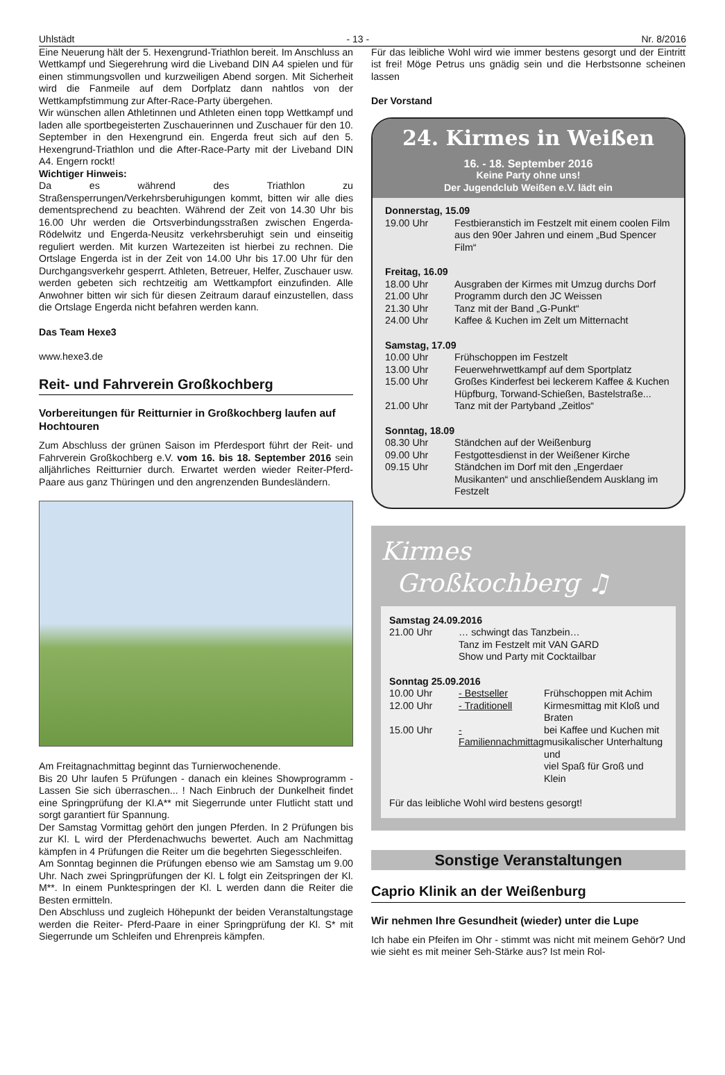Uhlstädt - 13 - Nr. 8/2016
Eine Neuerung hält der 5. Hexengrund-Triathlon bereit. Im Anschluss an Wettkampf und Siegerehrung wird die Liveband DIN A4 spielen und für einen stimmungsvollen und kurzweiligen Abend sorgen. Mit Sicherheit wird die Fanmeile auf dem Dorfplatz dann nahtlos von der Wettkampfstimmung zur After-Race-Party übergehen.
Wir wünschen allen Athletinnen und Athleten einen topp Wettkampf und laden alle sportbegeisterten Zuschauerinnen und Zuschauer für den 10. September in den Hexengrund ein. Engerda freut sich auf den 5. Hexengrund-Triathlon und die After-Race-Party mit der Liveband DIN A4. Engern rockt!
Wichtiger Hinweis:
Da es während des Triathlon zu Straßensperrungen/Verkehrsberuhigungen kommt, bitten wir alle dies dementsprechend zu beachten. Während der Zeit von 14.30 Uhr bis 16.00 Uhr werden die Ortsverbindungsstraßen zwischen Engerda-Rödelwitz und Engerda-Neusitz verkehrsberuhigt sein und einseitig reguliert werden. Mit kurzen Wartezeiten ist hierbei zu rechnen. Die Ortslage Engerda ist in der Zeit von 14.00 Uhr bis 17.00 Uhr für den Durchgangsverkehr gesperrt. Athleten, Betreuer, Helfer, Zuschauer usw. werden gebeten sich rechtzeitig am Wettkampfort einzufinden. Alle Anwohner bitten wir sich für diesen Zeitraum darauf einzustellen, dass die Ortslage Engerda nicht befahren werden kann.
Das Team Hexe3
www.hexe3.de
Reit- und Fahrverein Großkochberg
Vorbereitungen für Reitturnier in Großkochberg laufen auf Hochtouren
Zum Abschluss der grünen Saison im Pferdesport führt der Reit- und Fahrverein Großkochberg e.V. vom 16. bis 18. September 2016 sein alljährliches Reitturnier durch. Erwartet werden wieder Reiter-Pferd-Paare aus ganz Thüringen und den angrenzenden Bundesländern.
Am Freitagnachmittag beginnt das Turnierwochenende.
Bis 20 Uhr laufen 5 Prüfungen - danach ein kleines Showprogramm - Lassen Sie sich überraschen... ! Nach Einbruch der Dunkelheit findet eine Springprüfung der Kl.A** mit Siegerrunde unter Flutlicht statt und sorgt garantiert für Spannung.
Der Samstag Vormittag gehört den jungen Pferden. In 2 Prüfungen bis zur Kl. L wird der Pferdenachwuchs bewertet. Auch am Nachmittag kämpfen in 4 Prüfungen die Reiter um die begehrten Siegesschleifen.
Am Sonntag beginnen die Prüfungen ebenso wie am Samstag um 9.00 Uhr. Nach zwei Springprüfungen der Kl. L folgt ein Zeitspringen der Kl. M**. In einem Punktespringen der Kl. L werden dann die Reiter die Besten ermitteln.
Den Abschluss und zugleich Höhepunkt der beiden Veranstaltungstage werden die Reiter- Pferd-Paare in einer Springprüfung der Kl. S* mit Siegerrunde um Schleifen und Ehrenpreis kämpfen.
Für das leibliche Wohl wird wie immer bestens gesorgt und der Eintritt ist frei! Möge Petrus uns gnädig sein und die Herbstsonne scheinen lassen
Der Vorstand
24. Kirmes in Weißen
16. - 18. September 2016
Keine Party ohne uns!
Der Jugendclub Weißen e.V. lädt ein
| Donnerstag, 15.09 | |
| 19.00 Uhr | Festbieranstich im Festzelt mit einem coolen Film aus den 90er Jahren und einem „Bud Spencer Film“ |
| Freitag, 16.09 | |
| 18.00 Uhr | Ausgraben der Kirmes mit Umzug durchs Dorf |
| 21.00 Uhr | Programm durch den JC Weissen |
| 21.30 Uhr | Tanz mit der Band „G-Punkt“ |
| 24.00 Uhr | Kaffee & Kuchen im Zelt um Mitternacht |
| Samstag, 17.09 | |
| 10.00 Uhr | Frühschoppen im Festzelt |
| 13.00 Uhr | Feuerwehrwettkampf auf dem Sportplatz |
| 15.00 Uhr | Großes Kinderfest bei leckerem Kaffee & Kuchen Hüpfburg, Torwand-Schießen, Bastelstraße... |
| 21.00 Uhr | Tanz mit der Partyband „Zeitlos“ |
| Sonntag, 18.09 | |
| 08.30 Uhr | Ständchen auf der Weißenburg |
| 09.00 Uhr | Festgottesdienst in der Weißener Kirche |
| 09.15 Uhr | Ständchen im Dorf mit den „Engerdaer Musikanten“ und anschließendem Ausklang im Festzelt |
Kirmes
Großkochberg ♫
| Samstag 24.09.2016 | | |
| 21.00 Uhr | … schwingt das Tanzbein… Tanz im Festzelt mit VAN GARD Show und Party mit Cocktailbar | |
| Sonntag 25.09.2016 | | |
| 10.00 Uhr | - Bestseller | Frühschoppen mit Achim |
| 12.00 Uhr | - Traditionell | Kirmesmittag mit Kloß und Braten |
| 15.00 Uhr | - Familiennachmittag | bei Kaffee und Kuchen mit musikalischer Unterhaltung und viel Spaß für Groß und Klein |
Für das leibliche Wohl wird bestens gesorgt!
Sonstige Veranstaltungen
Caprio Klinik an der Weißenburg
Wir nehmen Ihre Gesundheit (wieder) unter die Lupe
Ich habe ein Pfeifen im Ohr - stimmt was nicht mit meinem Gehör? Und wie sieht es mit meiner Seh-Stärke aus? Ist mein Rol-